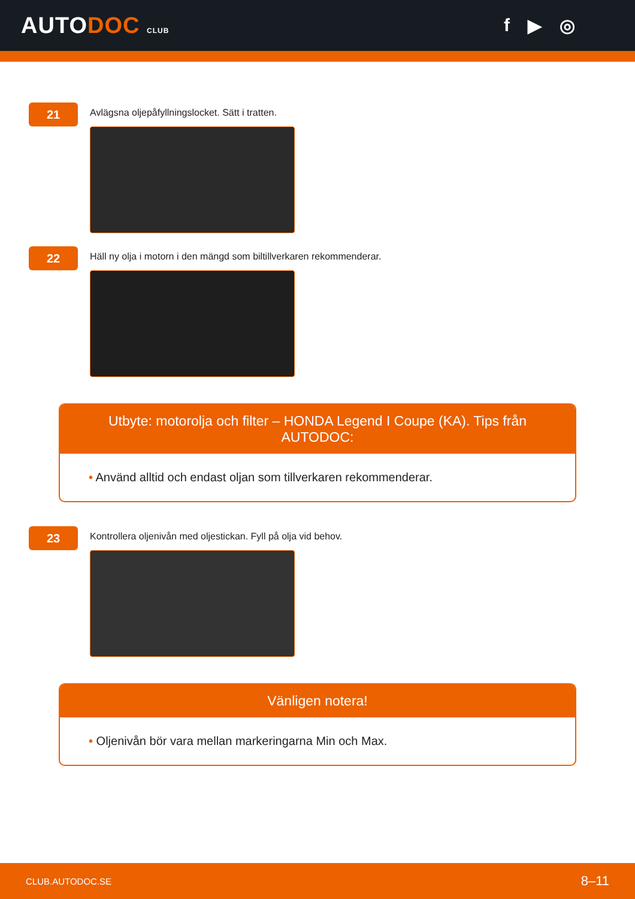AUTODOC CLUB
f ▶ ◎
21
Avlägsna oljepåfyllningslocket. Sätt i tratten.
22
Häll ny olja i motorn i den mängd som biltillverkaren rekommenderar.
Utbyte: motorolja och filter – HONDA Legend I Coupe (KA). Tips från AUTODOC:
• Använd alltid och endast oljan som tillverkaren rekommenderar.
23
Kontrollera oljenivån med oljestickan. Fyll på olja vid behov.
Vänligen notera!
• Oljenivån bör vara mellan markeringarna Min och Max.
CLUB.AUTODOC.SE 8–11